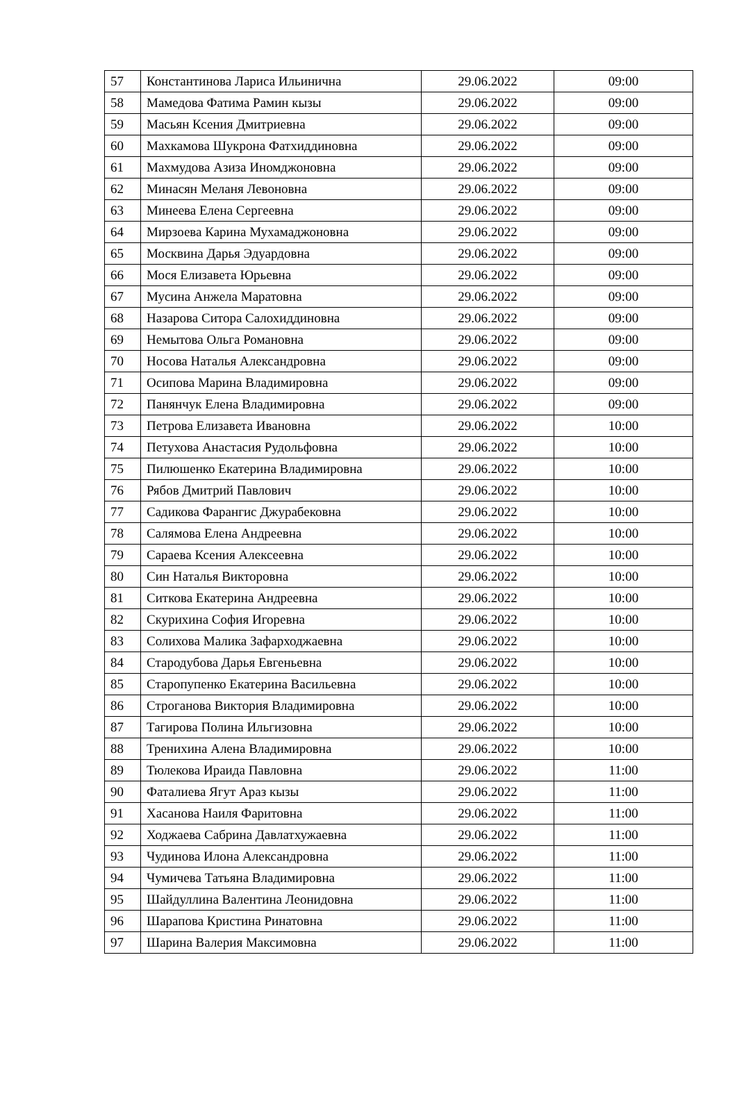| 57 | Константинова Лариса Ильинична | 29.06.2022 | 09:00 |
| 58 | Мамедова Фатима Рамин кызы | 29.06.2022 | 09:00 |
| 59 | Масьян Ксения Дмитриевна | 29.06.2022 | 09:00 |
| 60 | Махкамова Шукрона Фатхиддиновна | 29.06.2022 | 09:00 |
| 61 | Махмудова Азиза Иномджоновна | 29.06.2022 | 09:00 |
| 62 | Минасян Меланя Левоновна | 29.06.2022 | 09:00 |
| 63 | Минеева Елена Сергеевна | 29.06.2022 | 09:00 |
| 64 | Мирзоева Карина Мухамаджоновна | 29.06.2022 | 09:00 |
| 65 | Москвина Дарья Эдуардовна | 29.06.2022 | 09:00 |
| 66 | Мося Елизавета Юрьевна | 29.06.2022 | 09:00 |
| 67 | Мусина Анжела Маратовна | 29.06.2022 | 09:00 |
| 68 | Назарова Ситора Салохиддиновна | 29.06.2022 | 09:00 |
| 69 | Немытова Ольга Романовна | 29.06.2022 | 09:00 |
| 70 | Носова Наталья Александровна | 29.06.2022 | 09:00 |
| 71 | Осипова Марина Владимировна | 29.06.2022 | 09:00 |
| 72 | Панянчук Елена Владимировна | 29.06.2022 | 09:00 |
| 73 | Петрова Елизавета Ивановна | 29.06.2022 | 10:00 |
| 74 | Петухова Анастасия Рудольфовна | 29.06.2022 | 10:00 |
| 75 | Пилюшенко Екатерина Владимировна | 29.06.2022 | 10:00 |
| 76 | Рябов Дмитрий Павлович | 29.06.2022 | 10:00 |
| 77 | Садикова Фарангис Джурабековна | 29.06.2022 | 10:00 |
| 78 | Салямова Елена Андреевна | 29.06.2022 | 10:00 |
| 79 | Сараева Ксения Алексеевна | 29.06.2022 | 10:00 |
| 80 | Син Наталья Викторовна | 29.06.2022 | 10:00 |
| 81 | Ситкова Екатерина Андреевна | 29.06.2022 | 10:00 |
| 82 | Скурихина София Игоревна | 29.06.2022 | 10:00 |
| 83 | Солихова Малика Зафарходжаевна | 29.06.2022 | 10:00 |
| 84 | Стародубова Дарья Евгеньевна | 29.06.2022 | 10:00 |
| 85 | Старопупенко Екатерина Васильевна | 29.06.2022 | 10:00 |
| 86 | Строганова Виктория Владимировна | 29.06.2022 | 10:00 |
| 87 | Тагирова Полина Ильгизовна | 29.06.2022 | 10:00 |
| 88 | Тренихина Алена Владимировна | 29.06.2022 | 10:00 |
| 89 | Тюлекова Ираида Павловна | 29.06.2022 | 11:00 |
| 90 | Фаталиева Ягут Араз кызы | 29.06.2022 | 11:00 |
| 91 | Хасанова Наиля Фаритовна | 29.06.2022 | 11:00 |
| 92 | Ходжаева Сабрина Давлатхужаевна | 29.06.2022 | 11:00 |
| 93 | Чудинова Илона Александровна | 29.06.2022 | 11:00 |
| 94 | Чумичева Татьяна Владимировна | 29.06.2022 | 11:00 |
| 95 | Шайдуллина Валентина Леонидовна | 29.06.2022 | 11:00 |
| 96 | Шарапова Кристина Ринатовна | 29.06.2022 | 11:00 |
| 97 | Шарина Валерия Максимовна | 29.06.2022 | 11:00 |